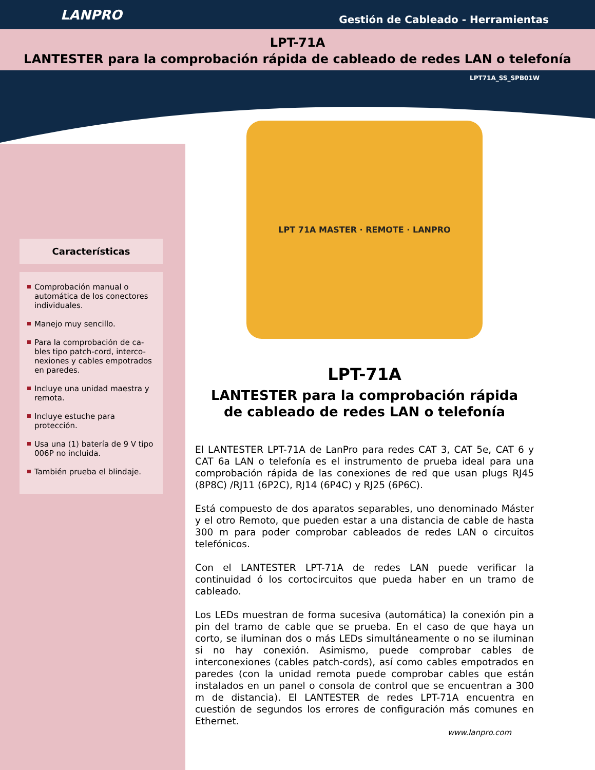LANPRO
Gestión de Cableado - Herramientas
LPT-71A
LANTESTER para la comprobación rápida de cableado de redes LAN o telefonía
LPT71A_SS_SPB01W
Características
Comprobación manual o automática de los conectores individuales.
Manejo muy sencillo.
Para la comprobación de ca-bles tipo patch-cord, interco-nexiones y cables empotrados en paredes.
Incluye una unidad maestra y remota.
Incluye estuche para protección.
Usa una (1) batería de 9 V tipo 006P no incluida.
También prueba el blindaje.
LPT 71A MASTER · REMOTE · LANPRO
LPT-71A
LANTESTER para la comprobación rápida
de cableado de redes LAN o telefonía
El LANTESTER LPT-71A de LanPro para redes CAT 3, CAT 5e, CAT 6 y CAT 6a LAN o telefonía es el instrumento de prueba ideal para una comprobación rápida de las conexiones de red que usan plugs RJ45 (8P8C) /RJ11 (6P2C), RJ14 (6P4C) y RJ25 (6P6C).
Está compuesto de dos aparatos separables, uno denominado Máster y el otro Remoto, que pueden estar a una distancia de cable de hasta 300 m para poder comprobar cableados de redes LAN o circuitos telefónicos.
Con el LANTESTER LPT-71A de redes LAN puede verificar la continuidad ó los cortocircuitos que pueda haber en un tramo de cableado.
Los LEDs muestran de forma sucesiva (automática) la conexión pin a pin del tramo de cable que se prueba. En el caso de que haya un corto, se iluminan dos o más LEDs simultáneamente o no se iluminan si no hay conexión. Asimismo, puede comprobar cables de interconexiones (cables patch-cords), así como cables empotrados en paredes (con la unidad remota puede comprobar cables que están instalados en un panel o consola de control que se encuentran a 300 m de distancia). El LANTESTER de redes LPT-71A encuentra en cuestión de segundos los errores de configuración más comunes en Ethernet.
www.lanpro.com